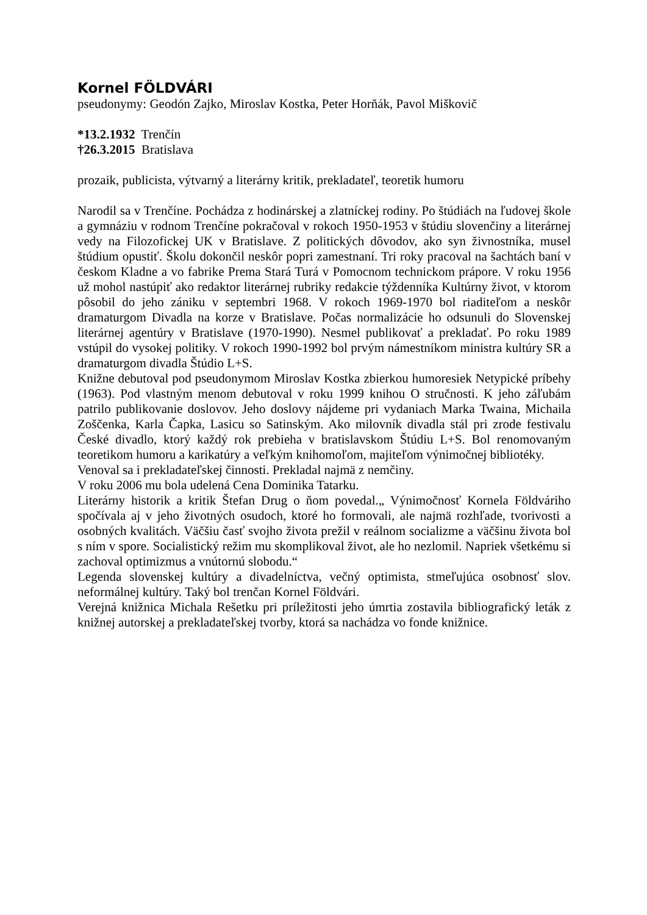Kornel FÖLDVÁRI
pseudonymy: Geodón Zajko, Miroslav Kostka, Peter Horňák, Pavol Miškovič
*13.2.1932 Trenčín
†26.3.2015 Bratislava
prozaik, publicista, výtvarný a literárny kritik, prekladateľ, teoretik humoru
Narodil sa v Trenčíne. Pochádza z hodinárskej a zlatníckej rodiny. Po štúdiách na ľudovej škole a gymnáziu v rodnom Trenčíne pokračoval v rokoch 1950-1953 v štúdiu slovenčiny a literárnej vedy na Filozofickej UK v Bratislave. Z politických dôvodov, ako syn živnostníka, musel štúdium opustiť. Školu dokončil neskôr popri zamestnaní. Tri roky pracoval na šachtách baní v českom Kladne a vo fabrike Prema Stará Turá v Pomocnom technickom prápore. V roku 1956 už mohol nastúpiť ako redaktor literárnej rubriky redakcie týždenníka Kultúrny život, v ktorom pôsobil do jeho zániku v septembri 1968. V rokoch 1969-1970 bol riaditeľom a neskôr dramaturgom Divadla na korze v Bratislave. Počas normalizácie ho odsunuli do Slovenskej literárnej agentúry v Bratislave (1970-1990). Nesmel publikovať a prekladať. Po roku 1989 vstúpil do vysokej politiky. V rokoch 1990-1992 bol prvým námestníkom ministra kultúry SR a dramaturgom divadla Štúdio L+S.
Knižne debutoval pod pseudonymom Miroslav Kostka zbierkou humoresiek Netypické príbehy (1963). Pod vlastným menom debutoval v roku 1999 knihou O stručnosti. K jeho záľubám patrilo publikovanie doslovov. Jeho doslovy nájdeme pri vydaniach Marka Twaina, Michaila Zoščenka, Karla Čapka, Lasicu so Satinským. Ako milovník divadla stál pri zrode festivalu České divadlo, ktorý každý rok prebieha v bratislavskom Štúdiu L+S. Bol renomovaným teoretikom humoru a karikatúry a veľkým knihomoľom, majiteľom výnimočnej bibliotéky.
Venoval sa i prekladateľskej činnosti. Prekladal najmä z nemčiny.
V roku 2006 mu bola udelená Cena Dominika Tatarku.
Literárny historik a kritik Štefan Drug o ňom povedal.„ Výnimočnosť Kornela Földváriho spočívala aj v jeho životných osudoch, ktoré ho formovali, ale najmä rozhľade, tvorivosti a osobných kvalitách. Väčšiu časť svojho života prežil v reálnom socializme a väčšinu života bol s ním v spore. Socialistický režim mu skomplikoval život, ale ho nezlomil. Napriek všetkému si zachoval optimizmus a vnútornú slobodu.“
Legenda slovenskej kultúry a divadelníctva, večný optimista, stmeľujúca osobnosť slov. neformálnej kultúry. Taký bol trenčan Kornel Földvári.
Verejná knižnica Michala Rešetku pri príležitosti jeho úmrtia zostavila bibliografický leták z knižnej autorskej a prekladateľskej tvorby, ktorá sa nachádza vo fonde knižnice.